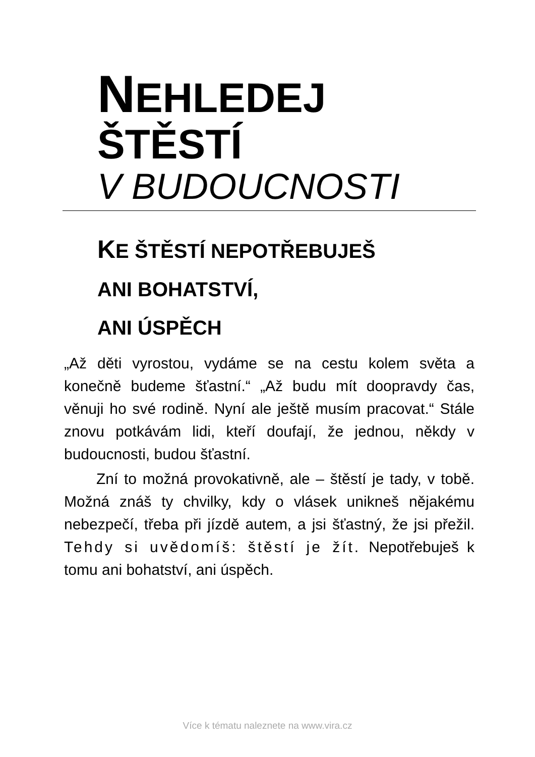NEHLEDEJ
ŠTĚSTÍ
V BUDOUCNOSTI
KE ŠTĚSTÍ NEPOTŘEBUJEŠ
ANI BOHATSTVÍ,
ANI ÚSPĚCH
„Až děti vyrostou, vydáme se na cestu kolem světa a konečně budeme šťastní.“ „Až budu mít doopravdy čas, věnuji ho své rodině. Nyní ale ještě musím pracovat.“ Stále znovu potkávám lidi, kteří doufají, že jednou, někdy v budoucnosti, budou šťastní.
Zní to možná provokativně, ale – štěstí je tady, v tobě. Možná znáš ty chvilky, kdy o vlásek unikneš nějakému nebezpečí, třeba při jízdě autem, a jsi šťastný, že jsi přežil. Tehdy si uvědomíš: štěstí je žít. Nepotřebuješ k tomu ani bohatství, ani úspěch.
Více k tématu naleznete na www.vira.cz